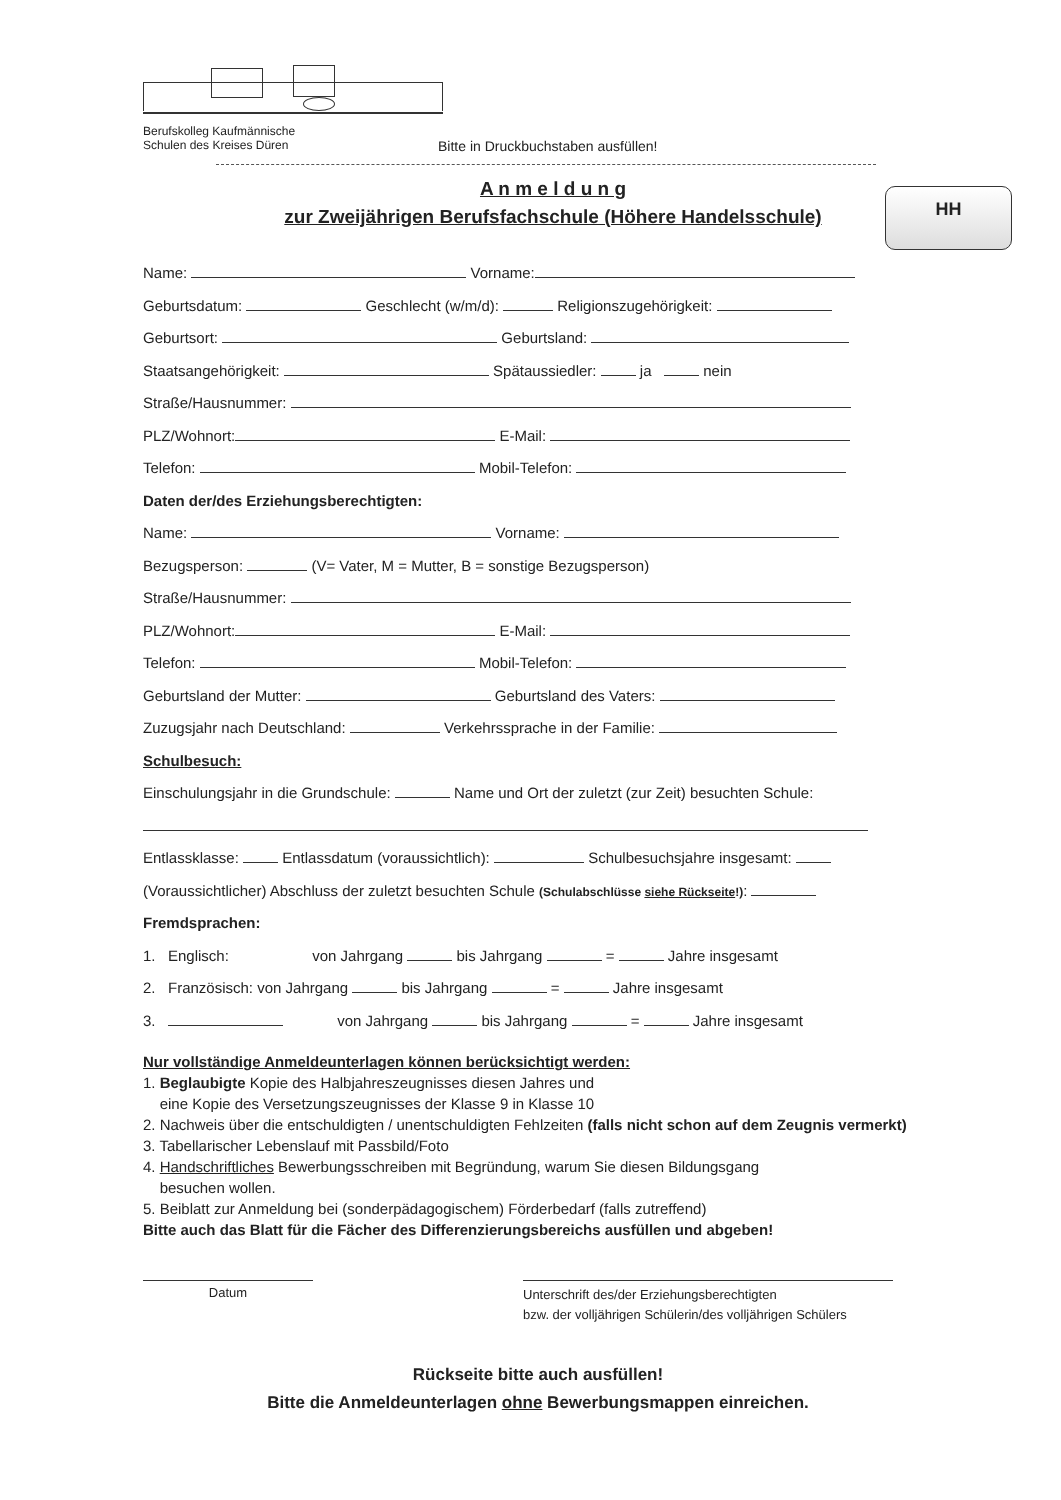Berufskolleg Kaufmännische
Schulen des Kreises Düren
Bitte in Druckbuchstaben ausfüllen!
A n m e l d u n g
zur Zweijährigen Berufsfachschule (Höhere Handelsschule)
HH
Name: Vorname:
Geburtsdatum: Geschlecht (w/m/d): Religionszugehörigkeit:
Geburtsort: Geburtsland:
Staatsangehörigkeit: Spätaussiedler: ja nein
Straße/Hausnummer:
PLZ/Wohnort: E-Mail:
Telefon: Mobil-Telefon:
Daten der/des Erziehungsberechtigten:
Name: Vorname:
Bezugsperson: (V= Vater, M = Mutter, B = sonstige Bezugsperson)
Straße/Hausnummer:
PLZ/Wohnort: E-Mail:
Telefon: Mobil-Telefon:
Geburtsland der Mutter: Geburtsland des Vaters:
Zuzugsjahr nach Deutschland: Verkehrssprache in der Familie:
Schulbesuch:
Einschulungsjahr in die Grundschule: Name und Ort der zuletzt (zur Zeit) besuchten Schule:
Entlassklasse: Entlassdatum (voraussichtlich): Schulbesuchsjahre insgesamt:
(Voraussichtlicher) Abschluss der zuletzt besuchten Schule (Schulabschlüsse siehe Rückseite!):
Fremdsprachen:
1. Englisch: von Jahrgang bis Jahrgang = Jahre insgesamt
2. Französisch: von Jahrgang bis Jahrgang = Jahre insgesamt
3. von Jahrgang bis Jahrgang = Jahre insgesamt
Nur vollständige Anmeldeunterlagen können berücksichtigt werden:
1. Beglaubigte Kopie des Halbjahreszeugnisses diesen Jahres und
eine Kopie des Versetzungszeugnisses der Klasse 9 in Klasse 10
2. Nachweis über die entschuldigten / unentschuldigten Fehlzeiten (falls nicht schon auf dem Zeugnis vermerkt)
3. Tabellarischer Lebenslauf mit Passbild/Foto
4. Handschriftliches Bewerbungsschreiben mit Begründung, warum Sie diesen Bildungsgang
besuchen wollen.
5. Beiblatt zur Anmeldung bei (sonderpädagogischem) Förderbedarf (falls zutreffend)
Bitte auch das Blatt für die Fächer des Differenzierungsbereichs ausfüllen und abgeben!
Datum
Unterschrift des/der Erziehungsberechtigten
bzw. der volljährigen Schülerin/des volljährigen Schülers
Rückseite bitte auch ausfüllen!
Bitte die Anmeldeunterlagen ohne Bewerbungsmappen einreichen.